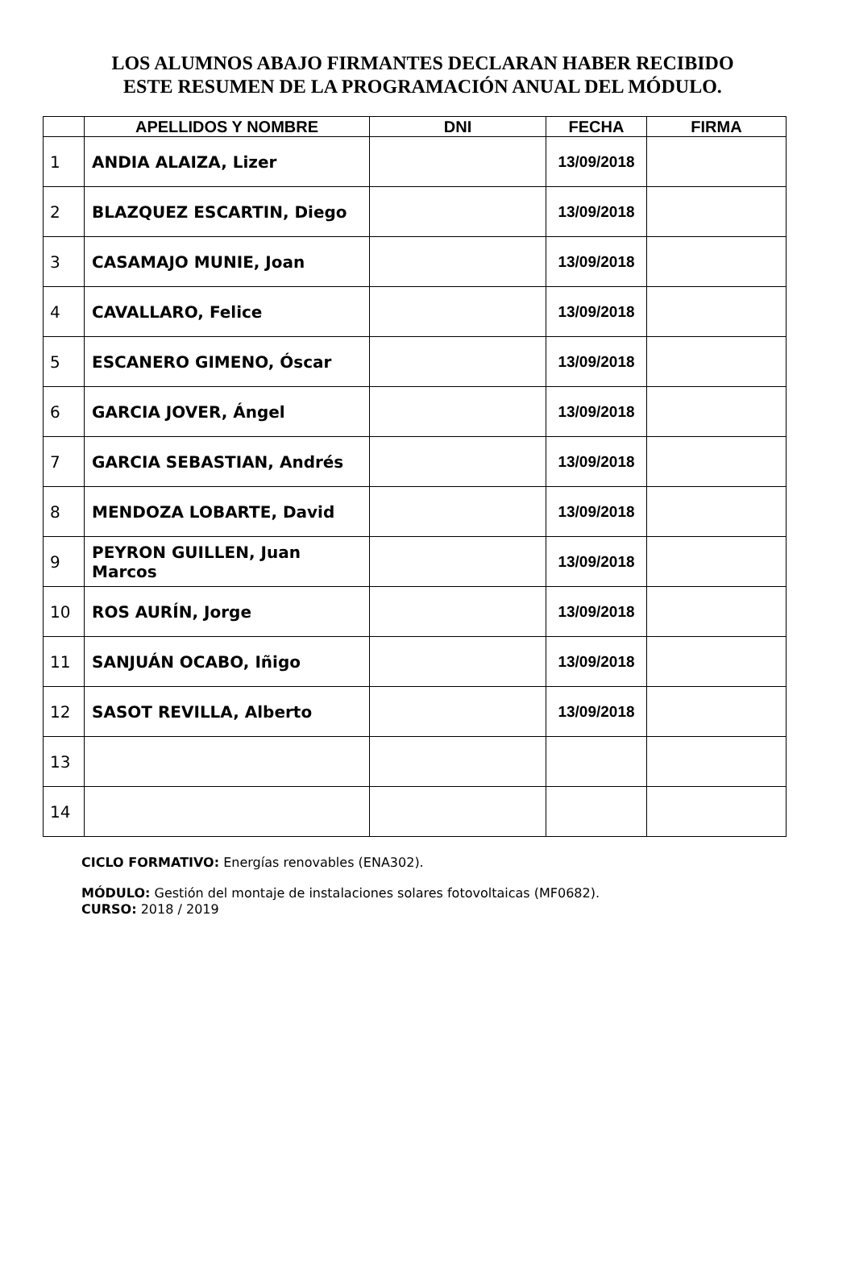LOS ALUMNOS ABAJO FIRMANTES DECLARAN HABER RECIBIDO
ESTE RESUMEN DE LA PROGRAMACIÓN ANUAL DEL MÓDULO.
| | APELLIDOS Y NOMBRE | DNI | FECHA | FIRMA |
| --- | --- | --- | --- | --- |
| 1 | ANDIA ALAIZA, Lizer | | 13/09/2018 | |
| 2 | BLAZQUEZ ESCARTIN, Diego | | 13/09/2018 | |
| 3 | CASAMAJO MUNIE, Joan | | 13/09/2018 | |
| 4 | CAVALLARO, Felice | | 13/09/2018 | |
| 5 | ESCANERO GIMENO, Óscar | | 13/09/2018 | |
| 6 | GARCIA JOVER, Ángel | | 13/09/2018 | |
| 7 | GARCIA SEBASTIAN, Andrés | | 13/09/2018 | |
| 8 | MENDOZA LOBARTE, David | | 13/09/2018 | |
| 9 | PEYRON GUILLEN, Juan Marcos | | 13/09/2018 | |
| 10 | ROS AURÍN, Jorge | | 13/09/2018 | |
| 11 | SANJUÁN OCABO, Iñigo | | 13/09/2018 | |
| 12 | SASOT REVILLA, Alberto | | 13/09/2018 | |
| 13 | | | | |
| 14 | | | | |
CICLO FORMATIVO: Energías renovables (ENA302).
MÓDULO: Gestión del montaje de instalaciones solares fotovoltaicas (MF0682).
CURSO: 2018 / 2019